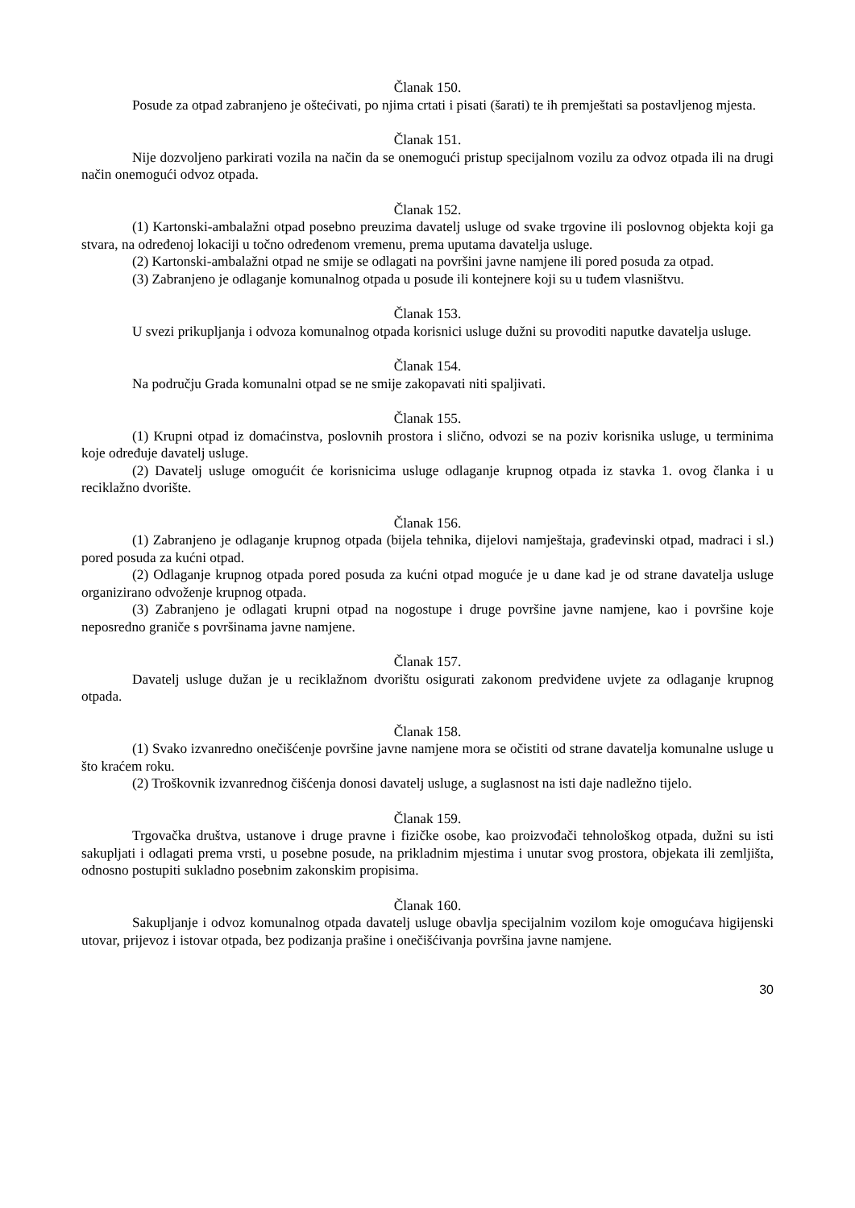Članak 150.
Posude za otpad zabranjeno je oštećivati, po njima crtati i pisati (šarati) te ih premještati sa postavljenog mjesta.
Članak 151.
Nije dozvoljeno parkirati vozila na način da se onemogući pristup specijalnom vozilu za odvoz otpada ili na drugi način onemogući odvoz otpada.
Članak 152.
(1) Kartonski-ambalažni otpad posebno preuzima davatelj usluge od svake trgovine ili poslovnog objekta koji ga stvara, na određenoj lokaciji u točno određenom vremenu, prema uputama davatelja usluge.
(2) Kartonski-ambalažni otpad ne smije se odlagati na površini javne namjene ili pored posuda za otpad.
(3) Zabranjeno je odlaganje komunalnog otpada u posude ili kontejnere koji su u tuđem vlasništvu.
Članak 153.
U svezi prikupljanja i odvoza komunalnog otpada korisnici usluge dužni su provoditi naputke davatelja usluge.
Članak 154.
Na području Grada komunalni otpad se ne smije zakopavati niti spaljivati.
Članak 155.
(1) Krupni otpad iz domaćinstva, poslovnih prostora i slično, odvozi se na poziv korisnika usluge, u terminima koje određuje davatelj usluge.
(2) Davatelj usluge omogućit će korisnicima usluge odlaganje krupnog otpada iz stavka 1. ovog članka i u reciklažno dvorište.
Članak 156.
(1) Zabranjeno je odlaganje krupnog otpada (bijela tehnika, dijelovi namještaja, građevinski otpad, madraci i sl.) pored posuda za kućni otpad.
(2) Odlaganje krupnog otpada pored posuda za kućni otpad moguće je u dane kad je od strane davatelja usluge organizirano odvoženje krupnog otpada.
(3) Zabranjeno je odlagati krupni otpad na nogostupe i druge površine javne namjene, kao i površine koje neposredno graniče s površinama javne namjene.
Članak 157.
Davatelj usluge dužan je u reciklažnom dvorištu osigurati zakonom predviđene uvjete za odlaganje krupnog otpada.
Članak 158.
(1) Svako izvanredno onečišćenje površine javne namjene mora se očistiti od strane davatelja komunalne usluge u što kraćem roku.
(2) Troškovnik izvanrednog čišćenja donosi davatelj usluge, a suglasnost na isti daje nadležno tijelo.
Članak 159.
Trgovačka društva, ustanove i druge pravne i fizičke osobe, kao proizvođači tehnološkog otpada, dužni su isti sakupljati i odlagati prema vrsti, u posebne posude, na prikladnim mjestima i unutar svog prostora, objekata ili zemljišta, odnosno postupiti sukladno posebnim zakonskim propisima.
Članak 160.
Sakupljanje i odvoz komunalnog otpada davatelj usluge obavlja specijalnim vozilom koje omogućava higijenski utovar, prijevoz i istovar otpada, bez podizanja prašine i onečišćivanja površina javne namjene.
30